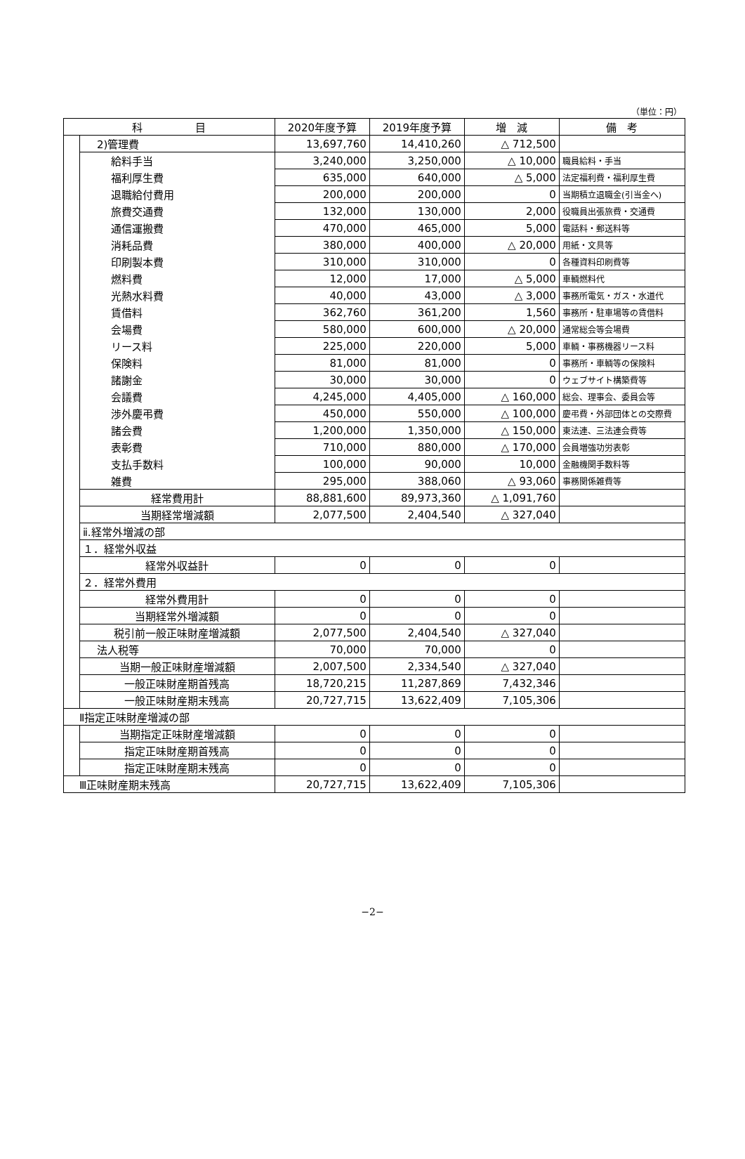（単位：円）
| 科 目 | | 2020年度予算 | 2019年度予算 | 増 減 | 備 考 |
| --- | --- | --- | --- | --- | --- |
| | 2)管理費 | 13,697,760 | 14,410,260 | △ 712,500 | |
| | 給料手当 | 3,240,000 | 3,250,000 | △ 10,000 | 職員給料・手当 |
| | 福利厚生費 | 635,000 | 640,000 | △ 5,000 | 法定福利費・福利厚生費 |
| | 退職給付費用 | 200,000 | 200,000 | 0 | 当期積立退職金(引当金へ) |
| | 旅費交通費 | 132,000 | 130,000 | 2,000 | 役職員出張旅費・交通費 |
| | 通信運搬費 | 470,000 | 465,000 | 5,000 | 電話料・郵送料等 |
| | 消耗品費 | 380,000 | 400,000 | △ 20,000 | 用紙・文具等 |
| | 印刷製本費 | 310,000 | 310,000 | 0 | 各種資料印刷費等 |
| | 燃料費 | 12,000 | 17,000 | △ 5,000 | 車輌燃料代 |
| | 光熱水料費 | 40,000 | 43,000 | △ 3,000 | 事務所電気・ガス・水道代 |
| | 賃借料 | 362,760 | 361,200 | 1,560 | 事務所・駐車場等の賃借料 |
| | 会場費 | 580,000 | 600,000 | △ 20,000 | 通常総会等会場費 |
| | リース料 | 225,000 | 220,000 | 5,000 | 車輌・事務機器リース料 |
| | 保険料 | 81,000 | 81,000 | 0 | 事務所・車輌等の保険料 |
| | 諸謝金 | 30,000 | 30,000 | 0 | ウェブサイト構築費等 |
| | 会議費 | 4,245,000 | 4,405,000 | △ 160,000 | 総会、理事会、委員会等 |
| | 渉外慶弔費 | 450,000 | 550,000 | △ 100,000 | 慶弔費・外部団体との交際費 |
| | 諸会費 | 1,200,000 | 1,350,000 | △ 150,000 | 東法連、三法連会費等 |
| | 表彰費 | 710,000 | 880,000 | △ 170,000 | 会員増強功労表彰 |
| | 支払手数料 | 100,000 | 90,000 | 10,000 | 金融機関手数料等 |
| | 雑費 | 295,000 | 388,060 | △ 93,060 | 事務関係雑費等 |
| | 経常費用計 | 88,881,600 | 89,973,360 | △ 1,091,760 | |
| | 当期経常増減額 | 2,077,500 | 2,404,540 | △ 327,040 | |
| | ⅱ.経常外増減の部 | | | | |
| | １．経常外収益 | | | | |
| | 経常外収益計 | 0 | 0 | 0 | |
| | ２．経常外費用 | | | | |
| | 経常外費用計 | 0 | 0 | 0 | |
| | 当期経常外増減額 | 0 | 0 | 0 | |
| | 税引前一般正味財産増減額 | 2,077,500 | 2,404,540 | △ 327,040 | |
| | 法人税等 | 70,000 | 70,000 | 0 | |
| | 当期一般正味財産増減額 | 2,007,500 | 2,334,540 | △ 327,040 | |
| | 一般正味財産期首残高 | 18,720,215 | 11,287,869 | 7,432,346 | |
| | 一般正味財産期末残高 | 20,727,715 | 13,622,409 | 7,105,306 | |
| Ⅱ指定正味財産増減の部 | | | | | |
| | 当期指定正味財産増減額 | 0 | 0 | 0 | |
| | 指定正味財産期首残高 | 0 | 0 | 0 | |
| | 指定正味財産期末残高 | 0 | 0 | 0 | |
| Ⅲ正味財産期末残高 | | 20,727,715 | 13,622,409 | 7,105,306 | |
−2−